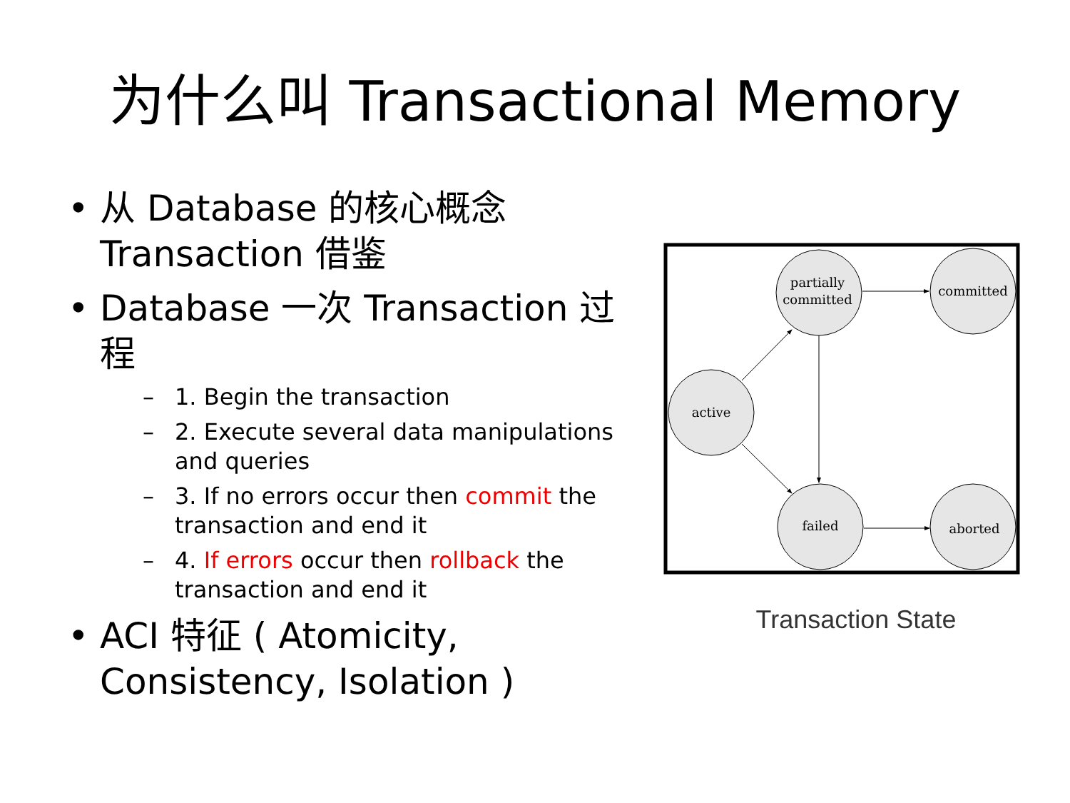为什么叫 Transactional Memory
• 从 Database 的核心概念 Transaction 借鉴
• Database 一次 Transaction 过程
– 1. Begin the transaction
– 2. Execute several data manipulations and queries
– 3. If no errors occur then commit the transaction and end it
– 4. If errors occur then rollback the transaction and end it
• ACI 特征 ( Atomicity, Consistency, Isolation )
active
partially
committed
committed
failed
aborted
Transaction State